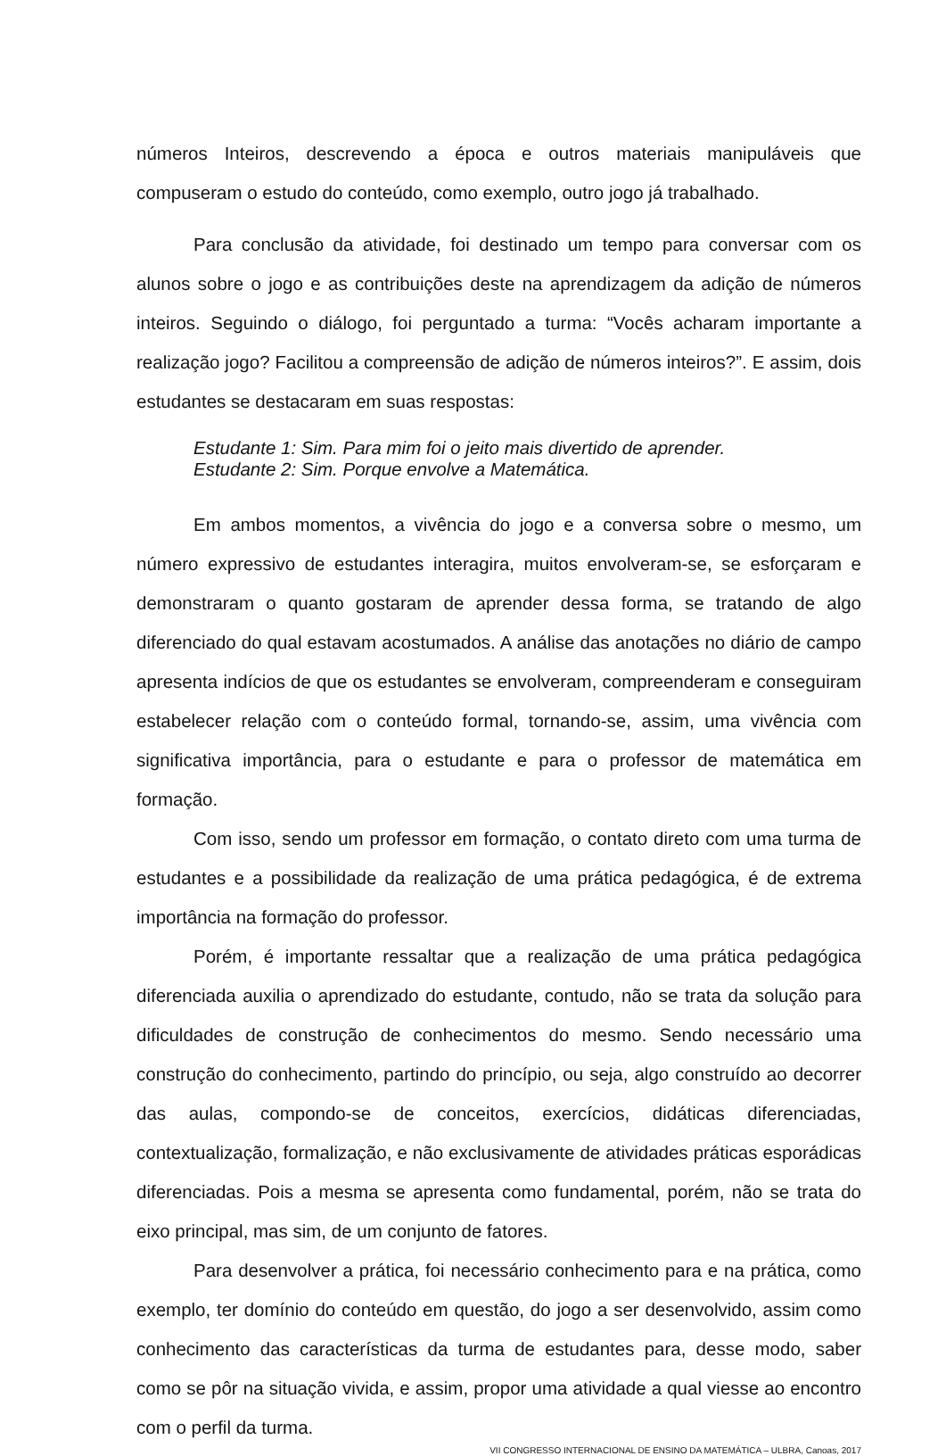números Inteiros, descrevendo a época e outros materiais manipuláveis que compuseram o estudo do conteúdo, como exemplo, outro jogo já trabalhado.
Para conclusão da atividade, foi destinado um tempo para conversar com os alunos sobre o jogo e as contribuições deste na aprendizagem da adição de números inteiros. Seguindo o diálogo, foi perguntado a turma: “Vocês acharam importante a realização jogo? Facilitou a compreensão de adição de números inteiros?”. E assim, dois estudantes se destacaram em suas respostas:
Estudante 1: Sim. Para mim foi o jeito mais divertido de aprender.
Estudante 2: Sim. Porque envolve a Matemática.
Em ambos momentos, a vivência do jogo e a conversa sobre o mesmo, um número expressivo de estudantes interagira, muitos envolveram-se, se esforçaram e demonstraram o quanto gostaram de aprender dessa forma, se tratando de algo diferenciado do qual estavam acostumados. A análise das anotações no diário de campo apresenta indícios de que os estudantes se envolveram, compreenderam e conseguiram estabelecer relação com o conteúdo formal, tornando-se, assim, uma vivência com significativa importância, para o estudante e para o professor de matemática em formação.
Com isso, sendo um professor em formação, o contato direto com uma turma de estudantes e a possibilidade da realização de uma prática pedagógica, é de extrema importância na formação do professor.
Porém, é importante ressaltar que a realização de uma prática pedagógica diferenciada auxilia o aprendizado do estudante, contudo, não se trata da solução para dificuldades de construção de conhecimentos do mesmo. Sendo necessário uma construção do conhecimento, partindo do princípio, ou seja, algo construído ao decorrer das aulas, compondo-se de conceitos, exercícios, didáticas diferenciadas, contextualização, formalização, e não exclusivamente de atividades práticas esporádicas diferenciadas. Pois a mesma se apresenta como fundamental, porém, não se trata do eixo principal, mas sim, de um conjunto de fatores.
Para desenvolver a prática, foi necessário conhecimento para e na prática, como exemplo, ter domínio do conteúdo em questão, do jogo a ser desenvolvido, assim como conhecimento das características da turma de estudantes para, desse modo, saber como se pôr na situação vivida, e assim, propor uma atividade a qual viesse ao encontro com o perfil da turma.
VII CONGRESSO INTERNACIONAL DE ENSINO DA MATEMÁTICA – ULBRA, Canoas, 2017